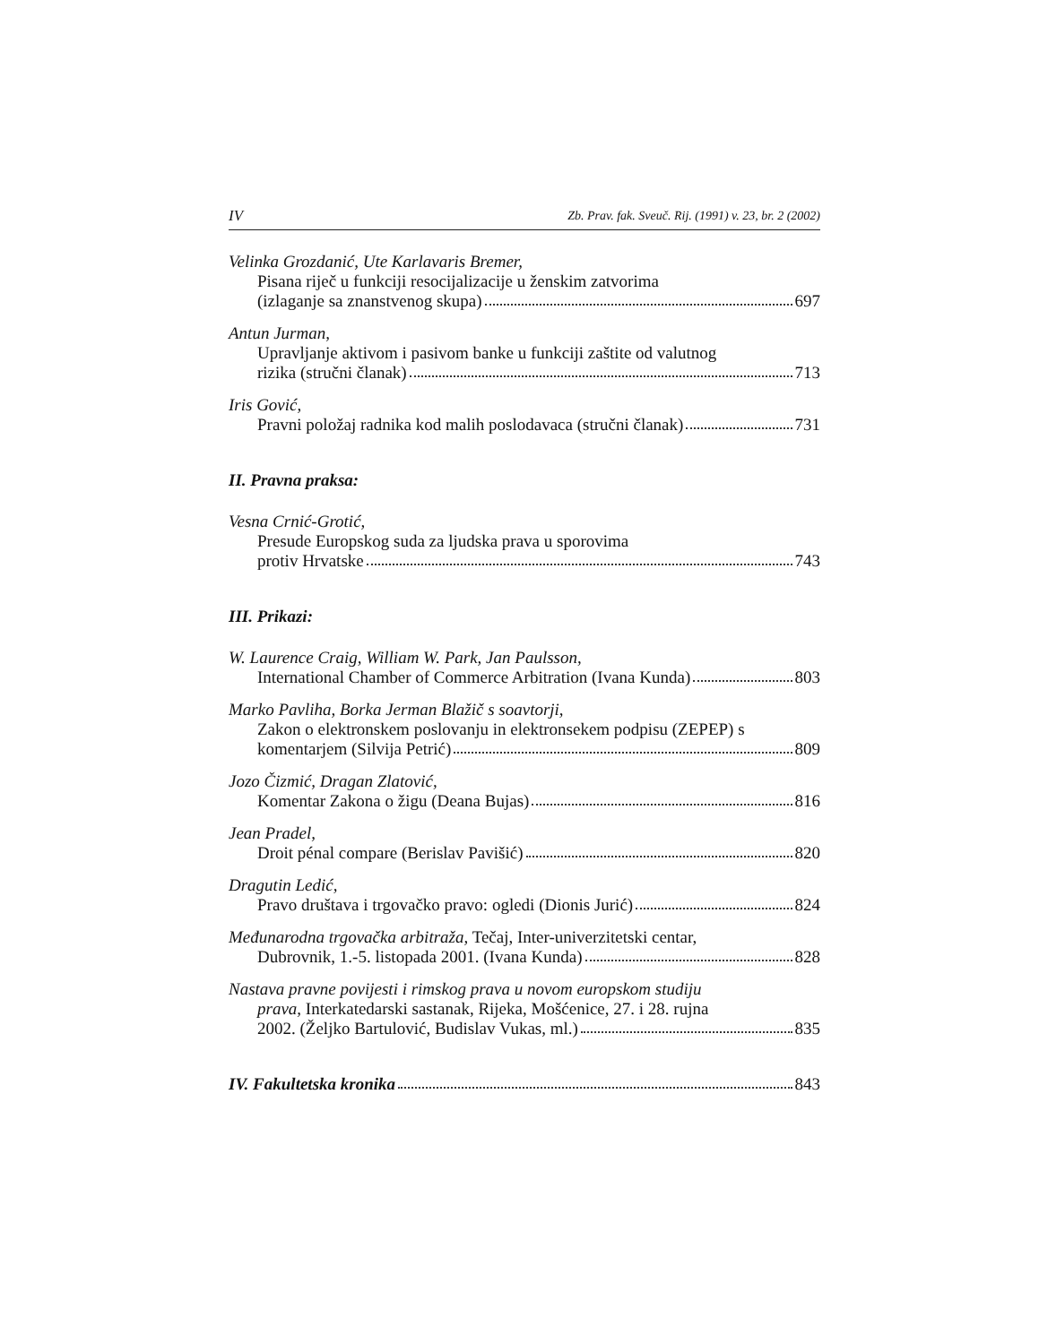IV Zb. Prav. fak. Sveuč. Rij. (1991) v. 23, br. 2 (2002)
Velinka Grozdanić, Ute Karlavaris Bremer,
Pisana riječ u funkciji resocijalizacije u ženskim zatvorima
(izlaganje sa znanstvenog skupa) 697
Antun Jurman,
Upravljanje aktivom i pasivom banke u funkciji zaštite od valutnog
rizika (stručni članak) 713
Iris Gović,
Pravni položaj radnika kod malih poslodavaca (stručni članak) 731
II. Pravna praksa:
Vesna Crnić-Grotić,
Presude Europskog suda za ljudska prava u sporovima
protiv Hrvatske 743
III. Prikazi:
W. Laurence Craig, William W. Park, Jan Paulsson,
International Chamber of Commerce Arbitration (Ivana Kunda) 803
Marko Pavliha, Borka Jerman Blažič s soavtorji,
Zakon o elektronskem poslovanju in elektronsekem podpisu (ZEPEP) s
komentarjem (Silvija Petrić) 809
Jozo Čizmić, Dragan Zlatović,
Komentar Zakona o žigu (Deana Bujas) 816
Jean Pradel,
Droit pénal compare (Berislav Pavišić) 820
Dragutin Ledić,
Pravo društava i trgovačko pravo: ogledi (Dionis Jurić) 824
Međunarodna trgovačka arbitraža, Tečaj, Inter-univerzitetski centar,
Dubrovnik, 1.-5. listopada 2001. (Ivana Kunda) 828
Nastava pravne povijesti i rimskog prava u novom europskom studiju
prava, Interkatedarski sastanak, Rijeka, Mošćenice, 27. i 28. rujna
2002. (Željko Bartulović, Budislav Vukas, ml.) 835
IV. Fakultetska kronika 843